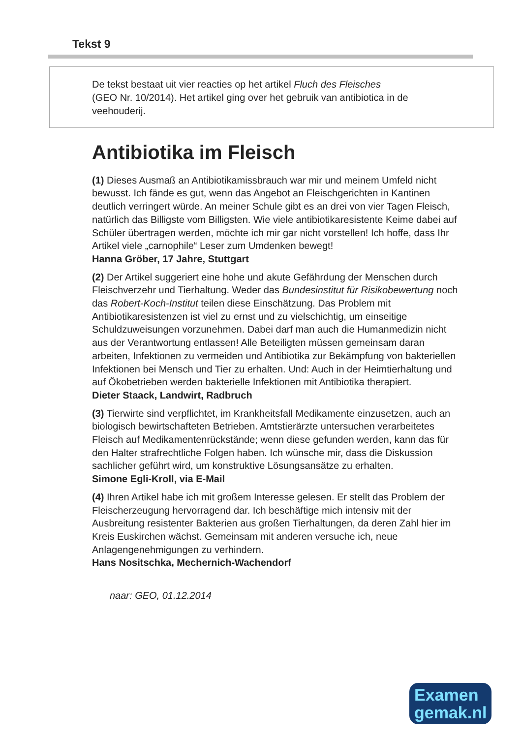Tekst 9
De tekst bestaat uit vier reacties op het artikel Fluch des Fleisches
(GEO Nr. 10/2014). Het artikel ging over het gebruik van antibiotica in de
veehouderij.
Antibiotika im Fleisch
(1) Dieses Ausmaß an Antibiotikamissbrauch war mir und meinem Umfeld nicht bewusst. Ich fände es gut, wenn das Angebot an Fleischgerichten in Kantinen deutlich verringert würde. An meiner Schule gibt es an drei von vier Tagen Fleisch, natürlich das Billigste vom Billigsten. Wie viele antibiotikaresistente Keime dabei auf Schüler übertragen werden, möchte ich mir gar nicht vorstellen! Ich hoffe, dass Ihr Artikel viele „carnophile“ Leser zum Umdenken bewegt!
Hanna Gröber, 17 Jahre, Stuttgart
(2) Der Artikel suggeriert eine hohe und akute Gefährdung der Menschen durch Fleischverzehr und Tierhaltung. Weder das Bundesinstitut für Risikobewertung noch das Robert-Koch-Institut teilen diese Einschätzung. Das Problem mit Antibiotikaresistenzen ist viel zu ernst und zu vielschichtig, um einseitige Schuldzuweisungen vorzunehmen. Dabei darf man auch die Humanmedizin nicht aus der Verantwortung entlassen! Alle Beteiligten müssen gemeinsam daran arbeiten, Infektionen zu vermeiden und Antibiotika zur Bekämpfung von bakteriellen Infektionen bei Mensch und Tier zu erhalten. Und: Auch in der Heimtierhaltung und auf Ökobetrieben werden bakterielle Infektionen mit Antibiotika therapiert.
Dieter Staack, Landwirt, Radbruch
(3) Tierwirte sind verpflichtet, im Krankheitsfall Medikamente einzusetzen, auch an biologisch bewirtschafteten Betrieben. Amtstierärzte untersuchen verarbeitetes Fleisch auf Medikamentenrückstände; wenn diese gefunden werden, kann das für den Halter strafrechtliche Folgen haben. Ich wünsche mir, dass die Diskussion sachlicher geführt wird, um konstruktive Lösungsansätze zu erhalten.
Simone Egli-Kroll, via E-Mail
(4) Ihren Artikel habe ich mit großem Interesse gelesen. Er stellt das Problem der Fleischerzeugung hervorragend dar. Ich beschäftige mich intensiv mit der Ausbreitung resistenter Bakterien aus großen Tierhaltungen, da deren Zahl hier im Kreis Euskirchen wächst. Gemeinsam mit anderen versuche ich, neue Anlagengenehmigungen zu verhindern.
Hans Nositschka, Mechernich-Wachendorf
naar: GEO, 01.12.2014
Examen
gemak.nl